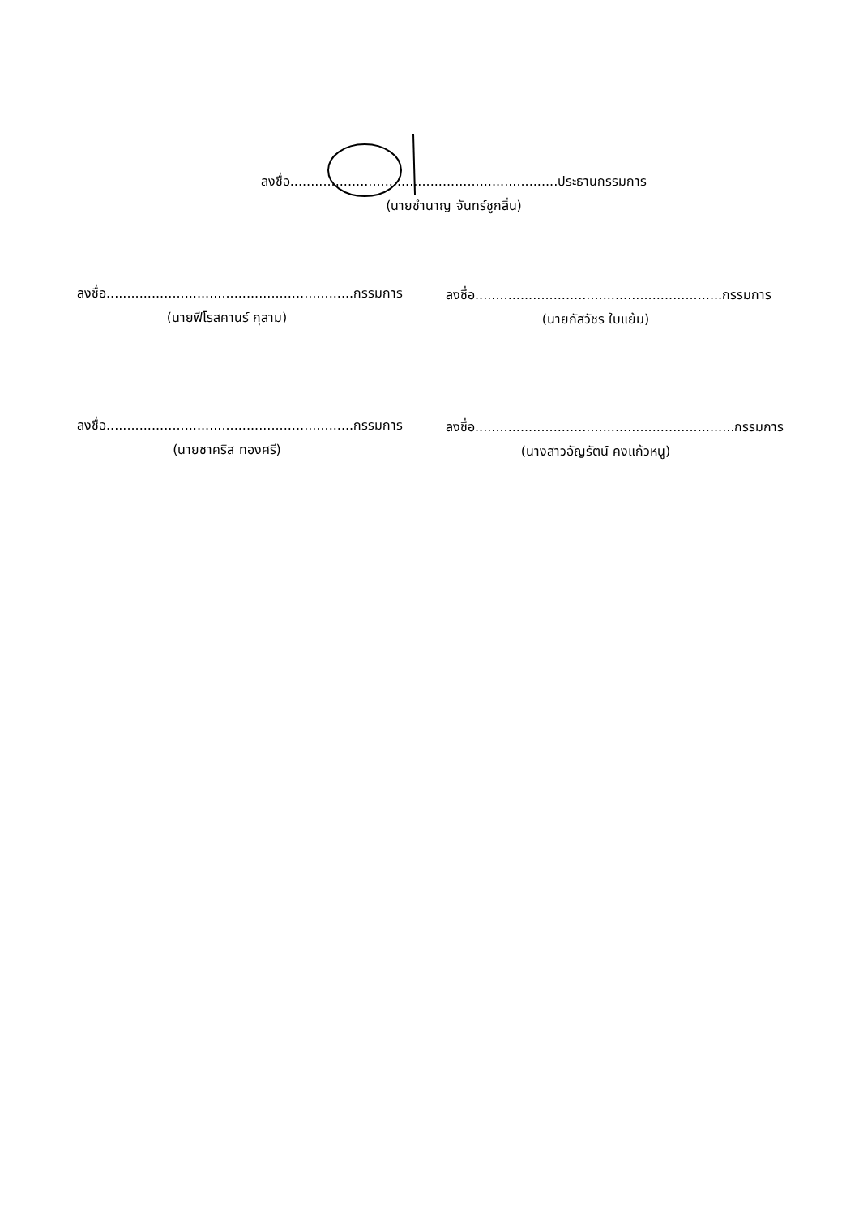ลงชื่อ.................................................................ประธานกรรมการ
(นายชำนาญ จันทร์ชูกลิ่น)
ลงชื่อ............................................................กรรมการ
(นายฟีโรสคานร์ กุลาม)
ลงชื่อ............................................................กรรมการ
(นายภัสวัชร ใบแย้ม)
ลงชื่อ............................................................กรรมการ
(นายชาคริส ทองศรี)
ลงชื่อ...............................................................กรรมการ
(นางสาวอัญรัตน์ คงแก้วหนู)